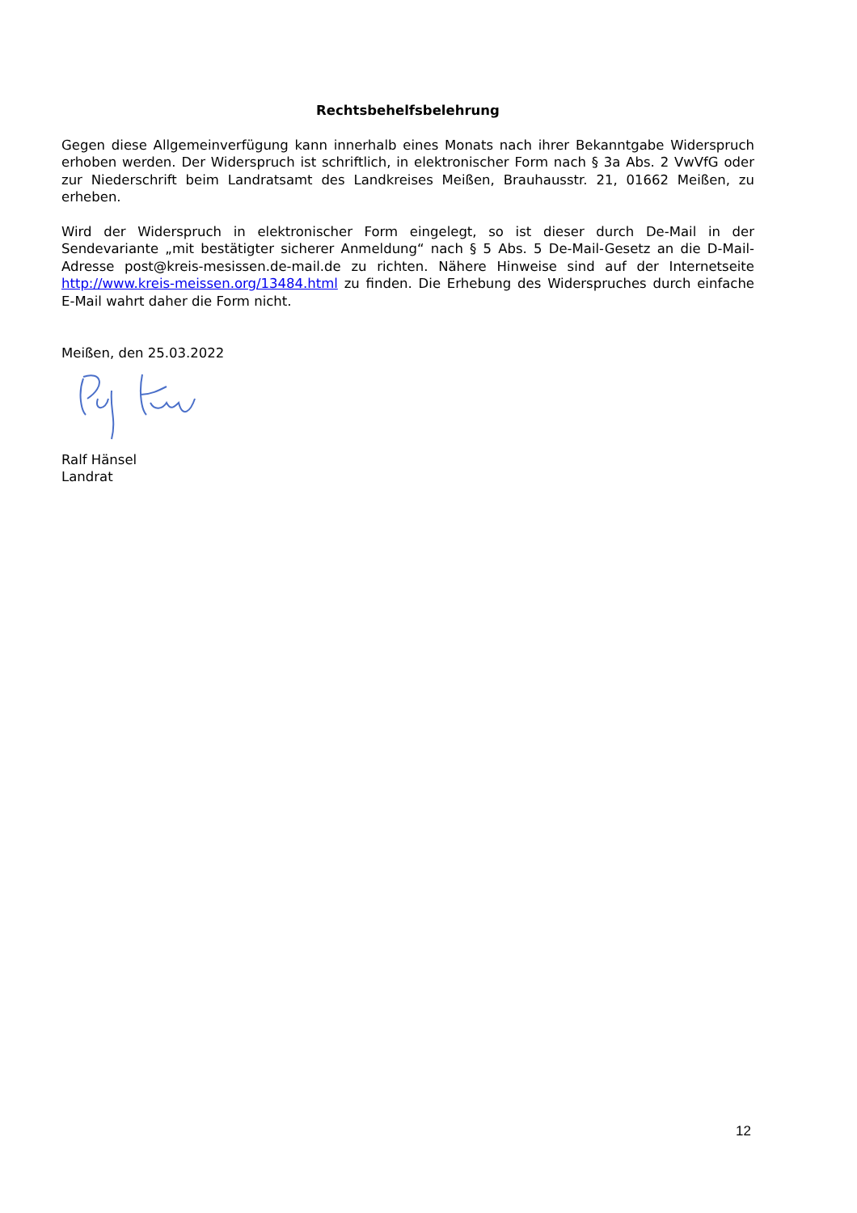Rechtsbehelfsbelehrung
Gegen diese Allgemeinverfügung kann innerhalb eines Monats nach ihrer Bekanntgabe Widerspruch erhoben werden. Der Widerspruch ist schriftlich, in elektronischer Form nach § 3a Abs. 2 VwVfG oder zur Niederschrift beim Landratsamt des Landkreises Meißen, Brauhausstr. 21, 01662 Meißen, zu erheben.
Wird der Widerspruch in elektronischer Form eingelegt, so ist dieser durch De-Mail in der Sendevariante „mit bestätigter sicherer Anmeldung“ nach § 5 Abs. 5 De-Mail-Gesetz an die D-Mail-Adresse post@kreis-mesissen.de-mail.de zu richten. Nähere Hinweise sind auf der Internetseite http://www.kreis-meissen.org/13484.html zu finden. Die Erhebung des Widerspruches durch einfache E-Mail wahrt daher die Form nicht.
Meißen, den 25.03.2022
Ralf Hänsel
Landrat
12